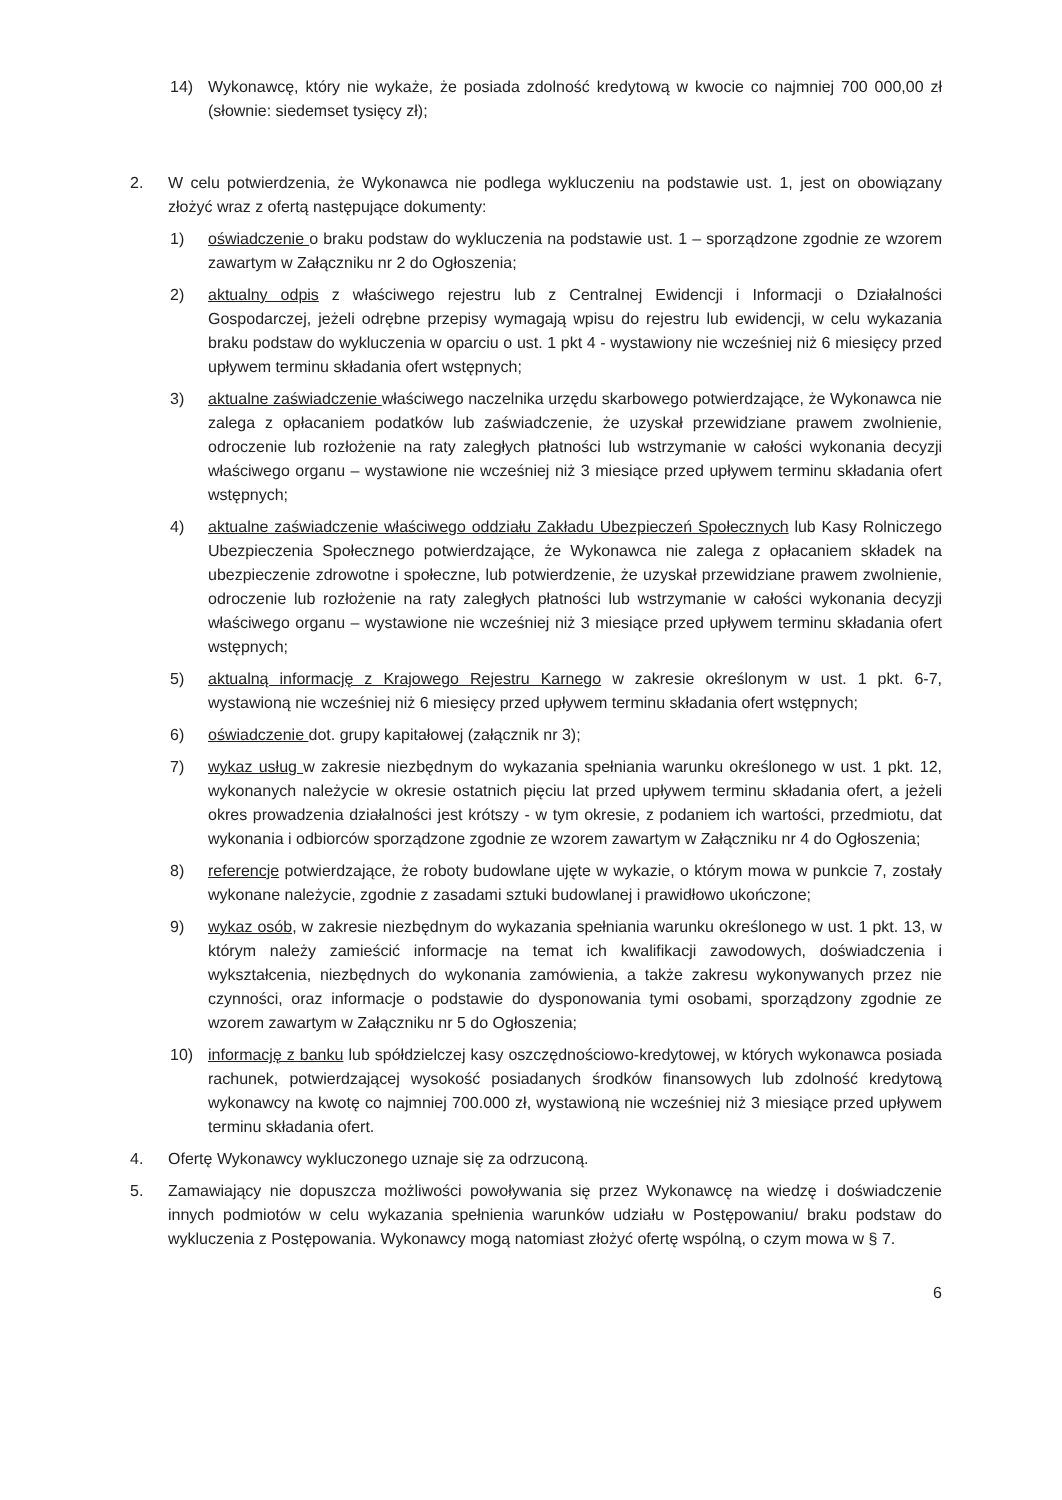14) Wykonawcę, który nie wykaże, że posiada zdolność kredytową w kwocie co najmniej 700 000,00 zł (słownie: siedemset tysięcy zł);
2. W celu potwierdzenia, że Wykonawca nie podlega wykluczeniu na podstawie ust. 1, jest on obowiązany złożyć wraz z ofertą następujące dokumenty:
1) oświadczenie o braku podstaw do wykluczenia na podstawie ust. 1 – sporządzone zgodnie ze wzorem zawartym w Załączniku nr 2 do Ogłoszenia;
2) aktualny odpis z właściwego rejestru lub z Centralnej Ewidencji i Informacji o Działalności Gospodarczej, jeżeli odrębne przepisy wymagają wpisu do rejestru lub ewidencji, w celu wykazania braku podstaw do wykluczenia w oparciu o ust. 1 pkt 4 - wystawiony nie wcześniej niż 6 miesięcy przed upływem terminu składania ofert wstępnych;
3) aktualne zaświadczenie właściwego naczelnika urzędu skarbowego potwierdzające, że Wykonawca nie zalega z opłacaniem podatków lub zaświadczenie, że uzyskał przewidziane prawem zwolnienie, odroczenie lub rozłożenie na raty zaległych płatności lub wstrzymanie w całości wykonania decyzji właściwego organu – wystawione nie wcześniej niż 3 miesiące przed upływem terminu składania ofert wstępnych;
4) aktualne zaświadczenie właściwego oddziału Zakładu Ubezpieczeń Społecznych lub Kasy Rolniczego Ubezpieczenia Społecznego potwierdzające, że Wykonawca nie zalega z opłacaniem składek na ubezpieczenie zdrowotne i społeczne, lub potwierdzenie, że uzyskał przewidziane prawem zwolnienie, odroczenie lub rozłożenie na raty zaległych płatności lub wstrzymanie w całości wykonania decyzji właściwego organu – wystawione nie wcześniej niż 3 miesiące przed upływem terminu składania ofert wstępnych;
5) aktualną informację z Krajowego Rejestru Karnego w zakresie określonym w ust. 1 pkt. 6-7, wystawioną nie wcześniej niż 6 miesięcy przed upływem terminu składania ofert wstępnych;
6) oświadczenie dot. grupy kapitałowej (załącznik nr 3);
7) wykaz usług w zakresie niezbędnym do wykazania spełniania warunku określonego w ust. 1 pkt. 12, wykonanych należycie w okresie ostatnich pięciu lat przed upływem terminu składania ofert, a jeżeli okres prowadzenia działalności jest krótszy - w tym okresie, z podaniem ich wartości, przedmiotu, dat wykonania i odbiorców sporządzone zgodnie ze wzorem zawartym w Załączniku nr 4 do Ogłoszenia;
8) referencje potwierdzające, że roboty budowlane ujęte w wykazie, o którym mowa w punkcie 7, zostały wykonane należycie, zgodnie z zasadami sztuki budowlanej i prawidłowo ukończone;
9) wykaz osób, w zakresie niezbędnym do wykazania spełniania warunku określonego w ust. 1 pkt. 13, w którym należy zamieścić informacje na temat ich kwalifikacji zawodowych, doświadczenia i wykształcenia, niezbędnych do wykonania zamówienia, a także zakresu wykonywanych przez nie czynności, oraz informacje o podstawie do dysponowania tymi osobami, sporządzony zgodnie ze wzorem zawartym w Załączniku nr 5 do Ogłoszenia;
10) informację z banku lub spółdzielczej kasy oszczędnościowo-kredytowej, w których wykonawca posiada rachunek, potwierdzającej wysokość posiadanych środków finansowych lub zdolność kredytową wykonawcy na kwotę co najmniej 700.000 zł, wystawioną nie wcześniej niż 3 miesiące przed upływem terminu składania ofert.
4. Ofertę Wykonawcy wykluczonego uznaje się za odrzuconą.
5. Zamawiający nie dopuszcza możliwości powoływania się przez Wykonawcę na wiedzę i doświadczenie innych podmiotów w celu wykazania spełnienia warunków udziału w Postępowaniu/ braku podstaw do wykluczenia z Postępowania. Wykonawcy mogą natomiast złożyć ofertę wspólną, o czym mowa w § 7.
6